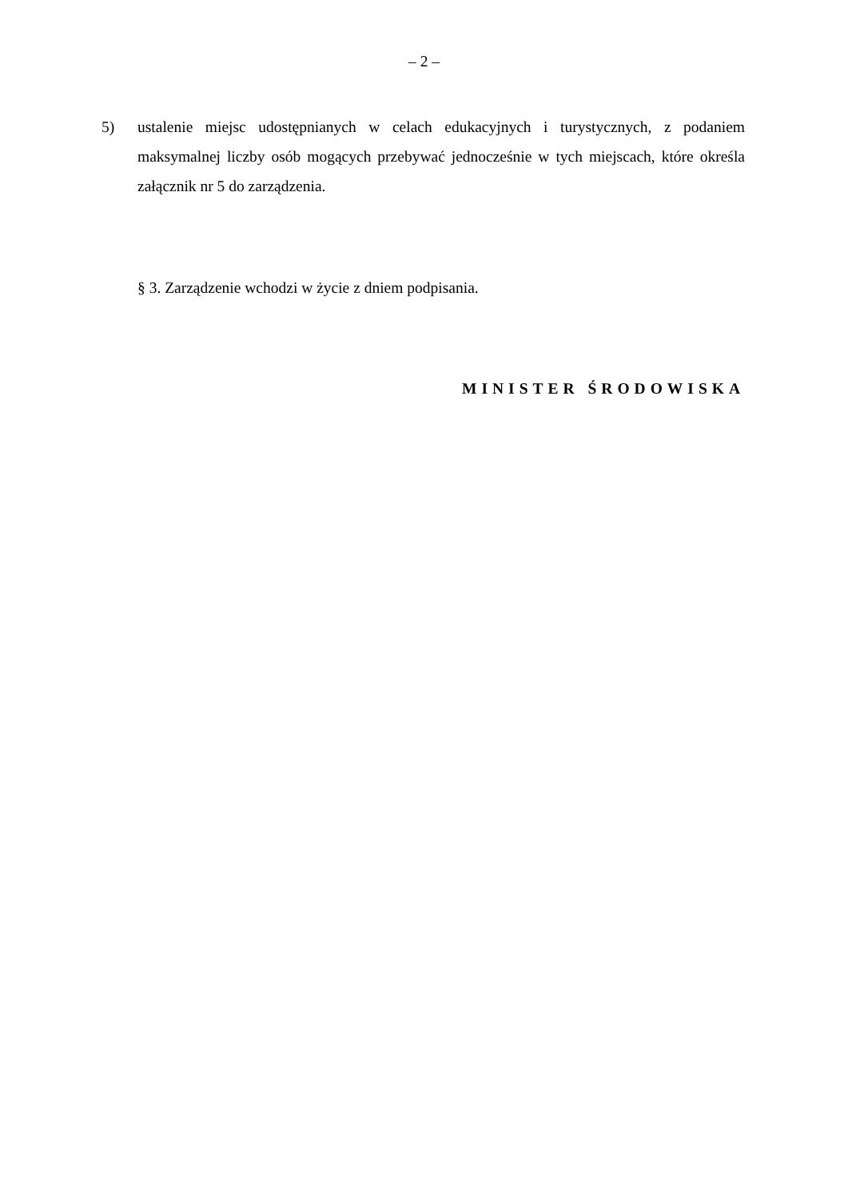– 2 –
5) ustalenie miejsc udostępnianych w celach edukacyjnych i turystycznych, z podaniem maksymalnej liczby osób mogących przebywać jednocześnie w tych miejscach, które określa załącznik nr 5 do zarządzenia.
§ 3. Zarządzenie wchodzi w życie z dniem podpisania.
MINISTER ŚRODOWISKA